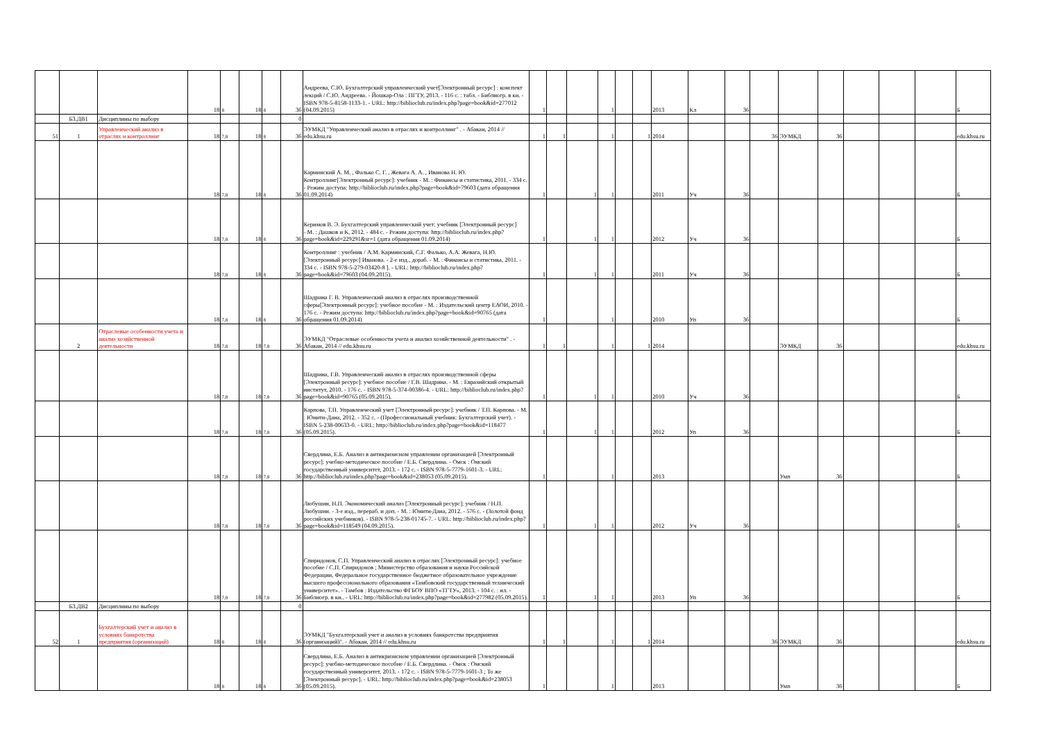| | | | 18 | 8 | 18 | 8 | 36 | Андреева, С.Ю. Бухгалтерский управленческий учет[Электронный ресурс] : конспект лекций / С.Ю. Андреева. - Йошкар-Ола : ПГТУ, 2013. - 116 с. : табл. - Библиогр. в кн. - ISBN 978-5-8158-1133-1. - URL: http://biblioclub.ru/index.php?page=book&id=277012 (04.09.2015) | 1 | | | 1 | | | 2013 | Кл | 36 | | | | | | | Б |
| | Б3.ДВ1 | Дисциплины по выбору | | | | | 0 | | | | | | | | | | | | | | | | | |
| 51 | 1 | Управленческий анализ в отраслях и контроллинг | 18 | 7,8 | 18 | 8 | 36 | ЭУМКД "Управленческий анализ в отраслях и контроллинг" . - Абакан, 2014 // edu.khsu.ru | 1 | 1 | | 1 | | 1 | 2014 | | | 36 | ЭУМКД | 36 | | | | edu.khsu.ru |
| | | | 18 | 7,8 | 18 | 8 | 36 | Карминский А. М. , Фалько С. Г. , Жевага А. А. , Иванова Н. Ю. Контроллинг[Электронный ресурс]: учебник - М. : Финансы и статистика, 2011. - 334 с. - Режим доступа: http://biblioclub.ru/index.php?page=book&id=79603 (дата обращения 01.09.2014) | 1 | | 1 | 1 | | | 2011 | Уч | 36 | | | | | | | Б |
| | | | 18 | 7,8 | 18 | 8 | 36 | Керимов В. Э. Бухгалтерский управленческий учет: учебник [Электронный ресурс] - М. : Дашков и К, 2012. - 484 с. - Режим доступа: http://biblioclub.ru/index.php?page=book&id=229291&sr=1 (дата обращения 01.09.2014) | 1 | | 1 | 1 | | | 2012 | Уч | 36 | | | | | | | Б |
| | | | 18 | 7,8 | 18 | 8 | 36 | Контроллинг : учебник / А.М. Карминский, С.Г. Фалько, А.А. Жевага, Н.Ю. [Электронный ресурс] Иванова. - 2-е изд., дораб. - М. : Финансы и статистика, 2011. - 334 с. - ISBN 978-5-279-03420-8 ]. - URL: http://biblioclub.ru/index.php?page=book&id=79603 (04.09.2015). | 1 | | 1 | 1 | | | 2011 | Уч | 36 | | | | | | | Б |
| | | | 18 | 7,8 | 18 | 8 | 36 | Шадрина Г. В. Управленческий анализ в отраслях производственной сферы[Электронный ресурс]: учебное пособие - М. : Издательский центр ЕАОИ, 2010. - 176 с. - Режим доступа: http://biblioclub.ru/index.php?page=book&id=90765 (дата обращения 01.09.2014) | 1 | | | 1 | | | 2010 | Уп | 36 | | | | | | | Б |
| | 2 | Отраслевые особенности учета и анализ хозяйственной деятельности | 18 | 7,8 | 18 | 7,8 | 36 | ЭУМКД "Отраслевые особенности учета и анализ хозяйственной деятельности" . - Абакан, 2014 // edu.khsu.ru | 1 | 1 | | 1 | | 1 | 2014 | | | | ЭУМКД | 36 | | | | edu.khsu.ru |
| | | | 18 | 7,8 | 18 | 7,8 | 36 | Шадрина, Г.В. Управленческий анализ в отраслях производственной сферы [Электронный ресурс]: учебное пособие / Г.В. Шадрина. - М. : Евразийский открытый институт, 2010. - 176 с. - ISBN 978-5-374-00386-4. - URL: http://biblioclub.ru/index.php?page=book&id=90765 (05.09.2015). | 1 | | 1 | 1 | | | 2010 | Уч | 36 | | | | | | | Б |
| | | | 18 | 7,8 | 18 | 7,8 | 36 | Карпова, Т.П. Управленческий учет [Электронный ресурс]: учебник / Т.П. Карпова. - М. : Юнити-Дана, 2012. - 352 с. - (Профессиональный учебник: Бухгалтерский учет). - ISBN 5-238-00633-0. - URL: http://biblioclub.ru/index.php?page=book&id=118477 (05.09.2015). | 1 | | 1 | 1 | | | 2012 | Уп | 36 | | | | | | | Б |
| | | | 18 | 7,8 | 18 | 7,8 | 36 | Свердлина, Е.Б. Анализ в антикризисном управлении организацией [Электронный ресурс]: учебно-методическое пособие / Е.Б. Свердлина. - Омск : Омский государственный университет, 2013. - 172 с. - ISBN 978-5-7779-1601-3. - URL: http://biblioclub.ru/index.php?page=book&id=238053 (05.09.2015). | 1 | | | 1 | | | 2013 | | | | Умп | 36 | | | | Б |
| | | | 18 | 7,8 | 18 | 7,8 | 36 | Любушин, Н.П. Экономический анализ [Электронный ресурс]: учебник / Н.П. Любушин. - 3-е изд., перераб. и доп. - М. : Юнити-Дана, 2012. - 576 с. - (Золотой фонд российских учебников). - ISBN 978-5-238-01745-7. - URL: http://biblioclub.ru/index.php?page=book&id=118549 (04.09.2015). | 1 | | 1 | 1 | | | 2012 | Уч | 36 | | | | | | | Б |
| | | | 18 | 7,8 | 18 | 7,8 | 36 | Спиридонов, С.П. Управленческий анализ в отраслях [Электронный ресурс]: учебное пособие / С.П. Спиридонов ; Министерство образования и науки Российской Федерации, Федеральное государственное бюджетное образовательное учреждение высшего профессионального образования «Тамбовский государственный технический университет». - Тамбов : Издательство ФГБОУ ВПО «ТГТУ», 2013. - 104 с. : ил. - Библиогр. в кн.. - URL: http://biblioclub.ru/index.php?page=book&id=277982 (05.09.2015). | 1 | | 1 | 1 | | | 2013 | Уп | 36 | | | | | | | Б |
| | Б3.ДВ2 | Дисциплины по выбору | | | | | 0 | | | | | | | | | | | | | | | | | |
| 52 | 1 | Бухгалтерский учет и анализ в условиях банкротства предприятия (организаций) | 18 | 8 | 18 | 8 | 36 | ЭУМКД "Бухгалтерский учет и анализ в условиях банкротства предприятия (организаций)". - Абакан, 2014 // edu.khsu.ru | 1 | 1 | | 1 | | 1 | 2014 | | | 36 | ЭУМКД | 36 | | | | edu.khsu.ru |
| | | | 18 | 8 | 18 | 8 | 36 | Свердлина, Е.Б. Анализ в антикризисном управлении организацией [Электронный ресурс]: учебно-методическое пособие / Е.Б. Свердлина. - Омск : Омский государственный университет, 2013. - 172 с. - ISBN 978-5-7779-1601-3 ; То же [Электронный ресурс]. - URL: http://biblioclub.ru/index.php?page=book&id=238053 (05.09.2015). | 1 | | | 1 | | | 2013 | | | | Умп | 36 | | | | Б |